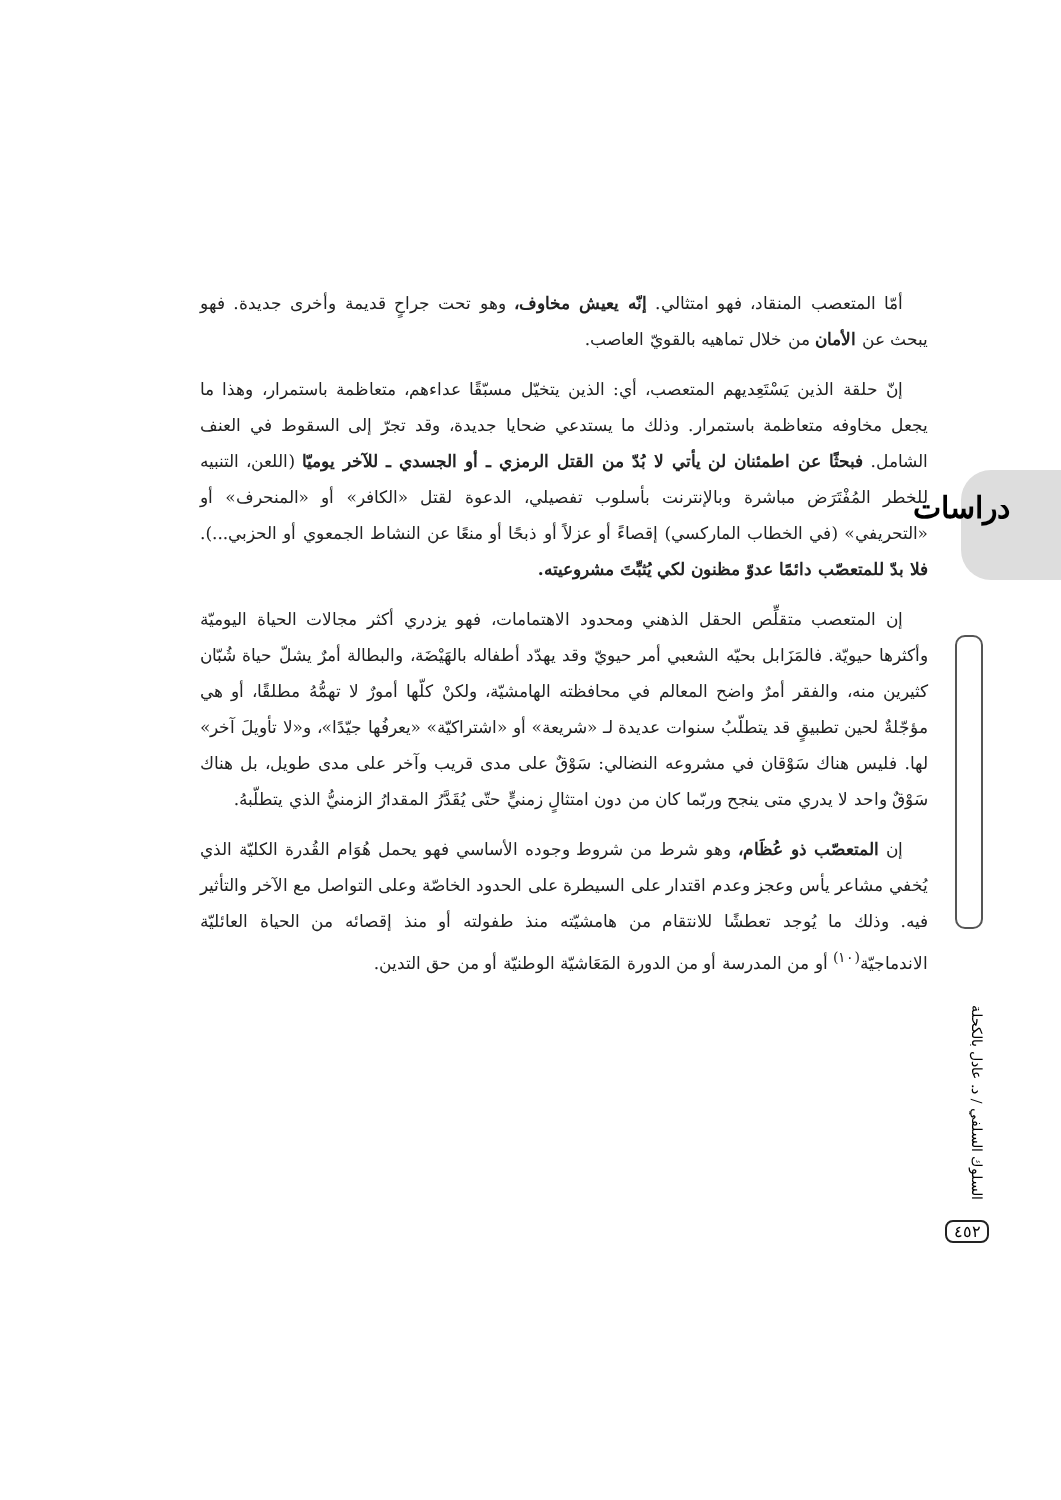دراسات
أمّا المتعصب المنقاد، فهو امتثالي. إنّه يعيش مخاوف، وهو تحت جراحٍ قديمة وأخرى جديدة. فهو يبحث عن الأمان من خلال تماهيه بالقويّ العاصب.
إنّ حلقة الذين يَسْتَعِديهم المتعصب، أي: الذين يتخيّل مسبّقًا عداءهم، متعاظمة باستمرار، وهذا ما يجعل مخاوفه متعاظمة باستمرار. وذلك ما يستدعي ضحايا جديدة، وقد تجرّ إلى السقوط في العنف الشامل. فبحثًا عن اطمئنان لن يأتي لا بُدّ من القتل الرمزي ـ أو الجسدي ـ للآخر يوميّا (اللعن، التنبيه للخطر المُفْتَرَض مباشرة وبالإنترنت بأسلوب تفصيلي، الدعوة لقتل «الكافر» أو «المنحرف» أو «التحريفي» (في الخطاب الماركسي) إقصاءً أو عزلاً أو ذبحًا أو منعًا عن النشاط الجمعوي أو الحزبي...). فلا بدّ للمتعصّب دائمًا عدوّ مظنون لكي يُثبِّتَ مشروعيته.
إن المتعصب متقلِّص الحقل الذهني ومحدود الاهتمامات، فهو يزدري أكثر مجالات الحياة اليوميّة وأكثرها حيويّة. فالمَزَابل بحيّه الشعبي أمر حيويّ وقد يهدّد أطفاله بالهَيْضَة، والبطالة أمرٌ يشلّ حياة شُبّان كثيرين منه، والفقر أمرٌ واضح المعالم في محافظته الهامشيّة، ولكنْ كلّها أمورٌ لا تهمُّهُ مطلقًا، أو هي مؤجّلةٌ لحين تطبيقٍ قد يتطلّبُ سنوات عديدة لـ «شريعة» أو «اشتراكيّة» «يعرفُها جيّدًا»، و«لا تأويلَ آخر» لها. فليس هناك سَوْقان في مشروعه النضالي: سَوْقٌ على مدى قريب وآخر على مدى طويل، بل هناك سَوْقٌ واحد لا يدري متى ينجح وربّما كان من دون امتثالٍ زمنيٍّ حتّى يُقَدَّرُ المقدارُ الزمنيُّ الذي يتطلّبهُ.
إن المتعصّب ذو عُظَام، وهو شرط من شروط وجوده الأساسي فهو يحمل هُوَام القُدرة الكليّة الذي يُخفي مشاعر يأس وعجز وعدم اقتدار على السيطرة على الحدود الخاصّة وعلى التواصل مع الآخر والتأثير فيه. وذلك ما يُوجد تعطشًا للانتقام من هامشيّته منذ طفولته أو منذ إقصائه من الحياة العائليّة الاندماجيّة<sup>(١٠)</sup> أو من المدرسة أو من الدورة المَعَاشيّة الوطنيّة أو من حق التدين.
السلوك السلفي / د. عادل بالكحلة
٤٥٢